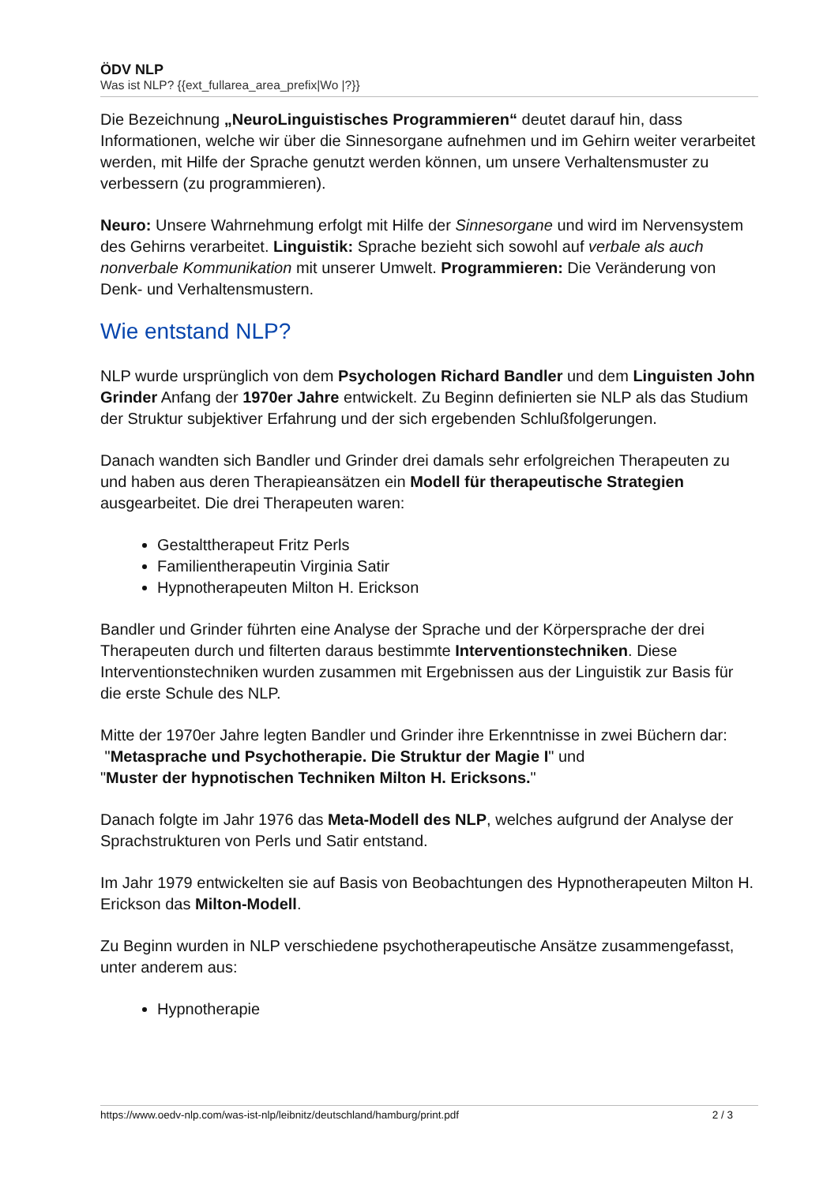ÖDV NLP
Was ist NLP? {{ext_fullarea_area_prefix|Wo |?}}
Die Bezeichnung „NeuroLinguistisches Programmieren“ deutet darauf hin, dass Informationen, welche wir über die Sinnesorgane aufnehmen und im Gehirn weiter verarbeitet werden, mit Hilfe der Sprache genutzt werden können, um unsere Verhaltensmuster zu verbessern (zu programmieren).
Neuro: Unsere Wahrnehmung erfolgt mit Hilfe der Sinnesorgane und wird im Nervensystem des Gehirns verarbeitet. Linguistik: Sprache bezieht sich sowohl auf verbale als auch nonverbale Kommunikation mit unserer Umwelt. Programmieren: Die Veränderung von Denk- und Verhaltensmustern.
Wie entstand NLP?
NLP wurde ursprünglich von dem Psychologen Richard Bandler und dem Linguisten John Grinder Anfang der 1970er Jahre entwickelt. Zu Beginn definierten sie NLP als das Studium der Struktur subjektiver Erfahrung und der sich ergebenden Schlußfolgerungen.
Danach wandten sich Bandler und Grinder drei damals sehr erfolgreichen Therapeuten zu und haben aus deren Therapieansätzen ein Modell für therapeutische Strategien ausgearbeitet. Die drei Therapeuten waren:
Gestalttherapeut Fritz Perls
Familientherapeutin Virginia Satir
Hypnotherapeuten Milton H. Erickson
Bandler und Grinder führten eine Analyse der Sprache und der Körpersprache der drei Therapeuten durch und filterten daraus bestimmte Interventionstechniken. Diese Interventionstechniken wurden zusammen mit Ergebnissen aus der Linguistik zur Basis für die erste Schule des NLP.
Mitte der 1970er Jahre legten Bandler und Grinder ihre Erkenntnisse in zwei Büchern dar:
"Metasprache und Psychotherapie. Die Struktur der Magie I" und
"Muster der hypnotischen Techniken Milton H. Ericksons."
Danach folgte im Jahr 1976 das Meta-Modell des NLP, welches aufgrund der Analyse der Sprachstrukturen von Perls und Satir entstand.
Im Jahr 1979 entwickelten sie auf Basis von Beobachtungen des Hypnotherapeuten Milton H. Erickson das Milton-Modell.
Zu Beginn wurden in NLP verschiedene psychotherapeutische Ansätze zusammengefasst, unter anderem aus:
Hypnotherapie
https://www.oedv-nlp.com/was-ist-nlp/leibnitz/deutschland/hamburg/print.pdf 2 / 3